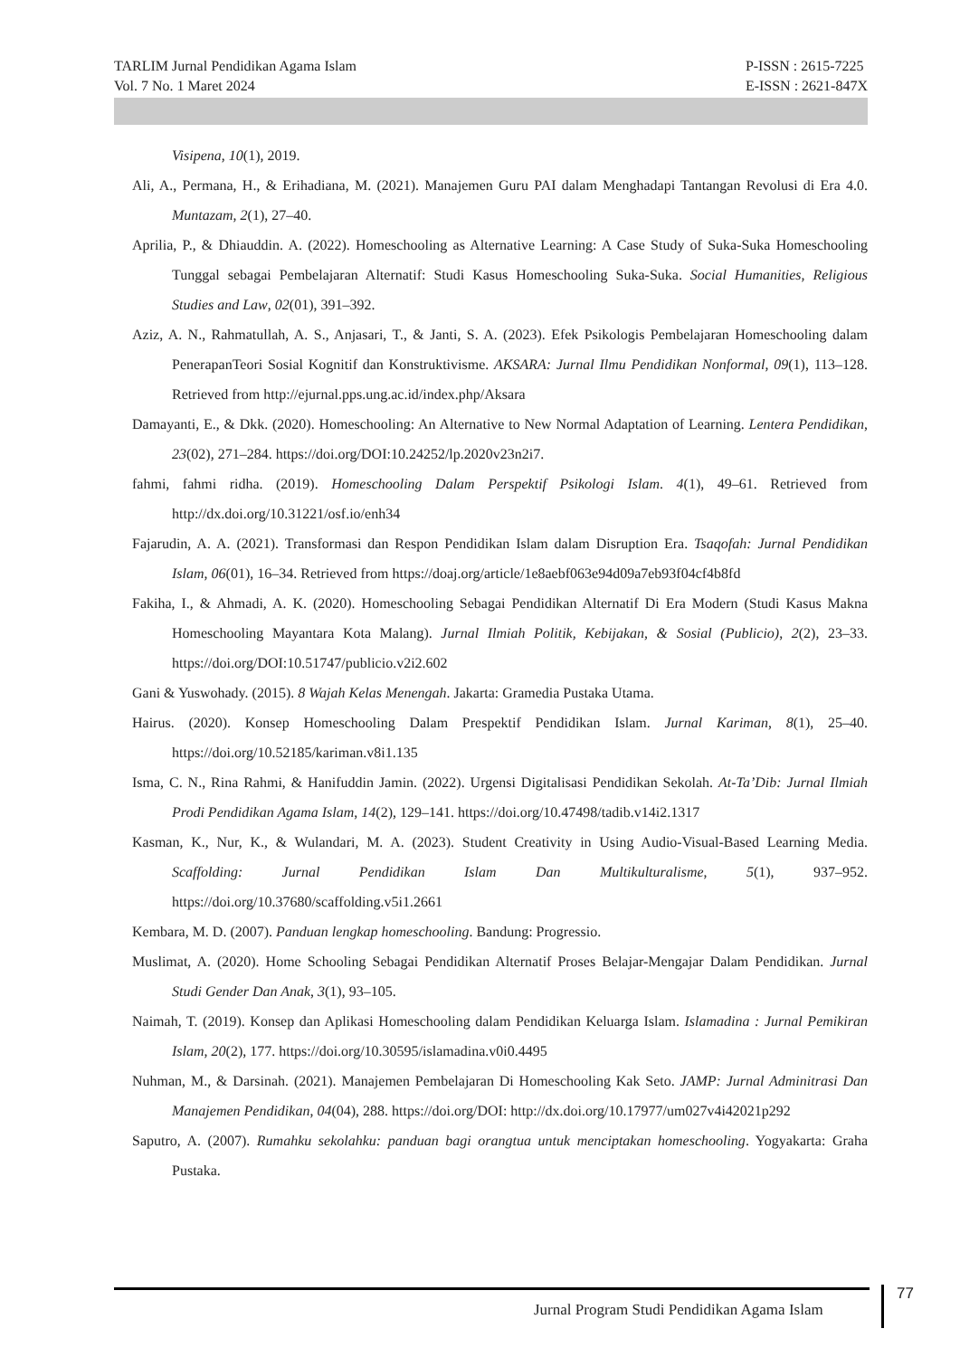TARLIM Jurnal Pendidikan Agama Islam
Vol. 7 No. 1 Maret 2024
P-ISSN : 2615-7225
E-ISSN : 2621-847X
Visipena, 10(1), 2019.
Ali, A., Permana, H., & Erihadiana, M. (2021). Manajemen Guru PAI dalam Menghadapi Tantangan Revolusi di Era 4.0. Muntazam, 2(1), 27–40.
Aprilia, P., & Dhiauddin. A. (2022). Homeschooling as Alternative Learning: A Case Study of Suka-Suka Homeschooling Tunggal sebagai Pembelajaran Alternatif: Studi Kasus Homeschooling Suka-Suka. Social Humanities, Religious Studies and Law, 02(01), 391–392.
Aziz, A. N., Rahmatullah, A. S., Anjasari, T., & Janti, S. A. (2023). Efek Psikologis Pembelajaran Homeschooling dalam PenerapanTeori Sosial Kognitif dan Konstruktivisme. AKSARA: Jurnal Ilmu Pendidikan Nonformal, 09(1), 113–128. Retrieved from http://ejurnal.pps.ung.ac.id/index.php/Aksara
Damayanti, E., & Dkk. (2020). Homeschooling: An Alternative to New Normal Adaptation of Learning. Lentera Pendidikan, 23(02), 271–284. https://doi.org/DOI:10.24252/lp.2020v23n2i7.
fahmi, fahmi ridha. (2019). Homeschooling Dalam Perspektif Psikologi Islam. 4(1), 49–61. Retrieved from http://dx.doi.org/10.31221/osf.io/enh34
Fajarudin, A. A. (2021). Transformasi dan Respon Pendidikan Islam dalam Disruption Era. Tsaqofah: Jurnal Pendidikan Islam, 06(01), 16–34. Retrieved from https://doaj.org/article/1e8aebf063e94d09a7eb93f04cf4b8fd
Fakiha, I., & Ahmadi, A. K. (2020). Homeschooling Sebagai Pendidikan Alternatif Di Era Modern (Studi Kasus Makna Homeschooling Mayantara Kota Malang). Jurnal Ilmiah Politik, Kebijakan, & Sosial (Publicio), 2(2), 23–33. https://doi.org/DOI:10.51747/publicio.v2i2.602
Gani & Yuswohady. (2015). 8 Wajah Kelas Menengah. Jakarta: Gramedia Pustaka Utama.
Hairus. (2020). Konsep Homeschooling Dalam Prespektif Pendidikan Islam. Jurnal Kariman, 8(1), 25–40. https://doi.org/10.52185/kariman.v8i1.135
Isma, C. N., Rina Rahmi, & Hanifuddin Jamin. (2022). Urgensi Digitalisasi Pendidikan Sekolah. At-Ta’Dib: Jurnal Ilmiah Prodi Pendidikan Agama Islam, 14(2), 129–141. https://doi.org/10.47498/tadib.v14i2.1317
Kasman, K., Nur, K., & Wulandari, M. A. (2023). Student Creativity in Using Audio-Visual-Based Learning Media. Scaffolding: Jurnal Pendidikan Islam Dan Multikulturalisme, 5(1), 937–952. https://doi.org/10.37680/scaffolding.v5i1.2661
Kembara, M. D. (2007). Panduan lengkap homeschooling. Bandung: Progressio.
Muslimat, A. (2020). Home Schooling Sebagai Pendidikan Alternatif Proses Belajar-Mengajar Dalam Pendidikan. Jurnal Studi Gender Dan Anak, 3(1), 93–105.
Naimah, T. (2019). Konsep dan Aplikasi Homeschooling dalam Pendidikan Keluarga Islam. Islamadina : Jurnal Pemikiran Islam, 20(2), 177. https://doi.org/10.30595/islamadina.v0i0.4495
Nuhman, M., & Darsinah. (2021). Manajemen Pembelajaran Di Homeschooling Kak Seto. JAMP: Jurnal Adminitrasi Dan Manajemen Pendidikan, 04(04), 288. https://doi.org/DOI: http://dx.doi.org/10.17977/um027v4i42021p292
Saputro, A. (2007). Rumahku sekolahku: panduan bagi orangtua untuk menciptakan homeschooling. Yogyakarta: Graha Pustaka.
Jurnal Program Studi Pendidikan Agama Islam
77